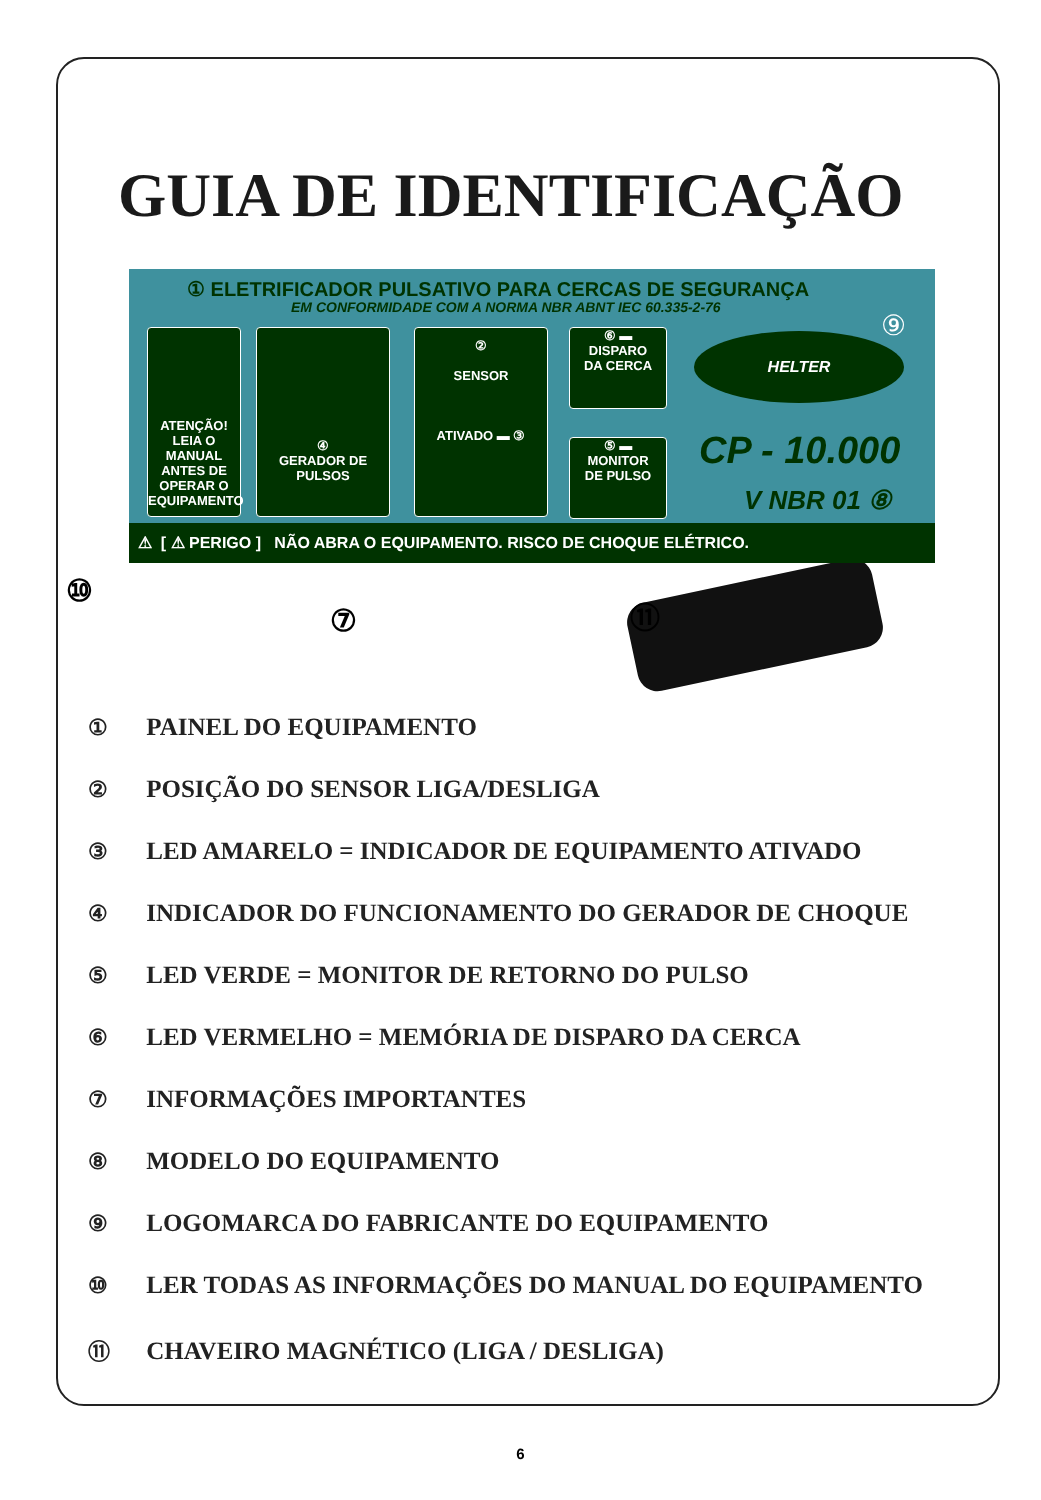GUIA DE IDENTIFICAÇÃO
① ELETRIFICADOR PULSATIVO PARA CERCAS DE SEGURANÇA
EM CONFORMIDADE COM A NORMA NBR ABNT IEC 60.335-2-76
ATENÇÃO!
LEIA O MANUAL ANTES DE OPERAR O EQUIPAMENTO
④
GERADOR DE PULSOS
②
SENSOR
ATIVADO ▬ ③
⑥ ▬
DISPARO
DA CERCA
⑤ ▬
MONITOR
DE PULSO
HELTER ⑨
CP - 10.000
V NBR 01 ⑧
⚠ [ ⚠ PERIGO ] NÃO ABRA O EQUIPAMENTO. RISCO DE CHOQUE ELÉTRICO.
⑩
⑦ ⑪
① PAINEL DO EQUIPAMENTO
② POSIÇÃO DO SENSOR LIGA/DESLIGA
③ LED AMARELO = INDICADOR DE EQUIPAMENTO ATIVADO
④ INDICADOR DO FUNCIONAMENTO DO GERADOR DE CHOQUE
⑤ LED VERDE = MONITOR DE RETORNO DO PULSO
⑥ LED VERMELHO = MEMÓRIA DE DISPARO DA CERCA
⑦ INFORMAÇÕES IMPORTANTES
⑧ MODELO DO EQUIPAMENTO
⑨ LOGOMARCA DO FABRICANTE DO EQUIPAMENTO
⑩ LER TODAS AS INFORMAÇÕES DO MANUAL DO EQUIPAMENTO
⑪ CHAVEIRO MAGNÉTICO (LIGA / DESLIGA)
6